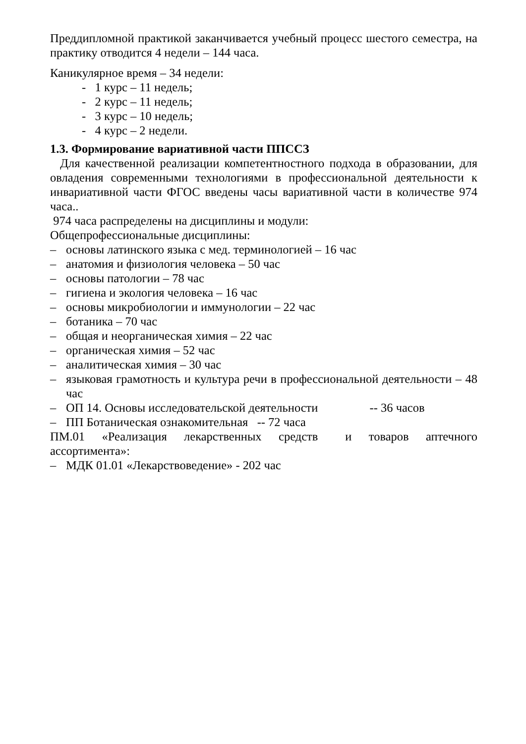Преддипломной практикой заканчивается учебный процесс шестого семестра, на практику отводится 4 недели – 144 часа.
Каникулярное время – 34 недели:
- 1 курс – 11 недель;
- 2 курс – 11 недель;
- 3 курс – 10 недель;
- 4 курс – 2 недели.
1.3. Формирование вариативной части ППССЗ
Для качественной реализации компетентностного подхода в образовании, для овладения современными технологиями в профессиональной деятельности к инвариативной части ФГОС введены часы вариативной части в количестве 974 часа..
974 часа распределены на дисциплины и модули:
Общепрофессиональные дисциплины:
– основы латинского языка с мед. терминологией – 16 час
– анатомия и физиология человека – 50 час
– основы патологии – 78 час
– гигиена и экология человека – 16 час
– основы микробиологии и иммунологии – 22 час
– ботаника – 70 час
– общая и неорганическая химия – 22 час
– органическая химия – 52 час
– аналитическая химия – 30 час
– языковая грамотность и культура речи в профессиональной деятельности – 48 час
– ОП 14. Основы исследовательской деятельности -- 36 часов
– ПП Ботаническая ознакомительная -- 72 часа
ПМ.01 «Реализация лекарственных средств и товаров аптечного ассортимента»:
– МДК 01.01 «Лекарствоведение» - 202 час